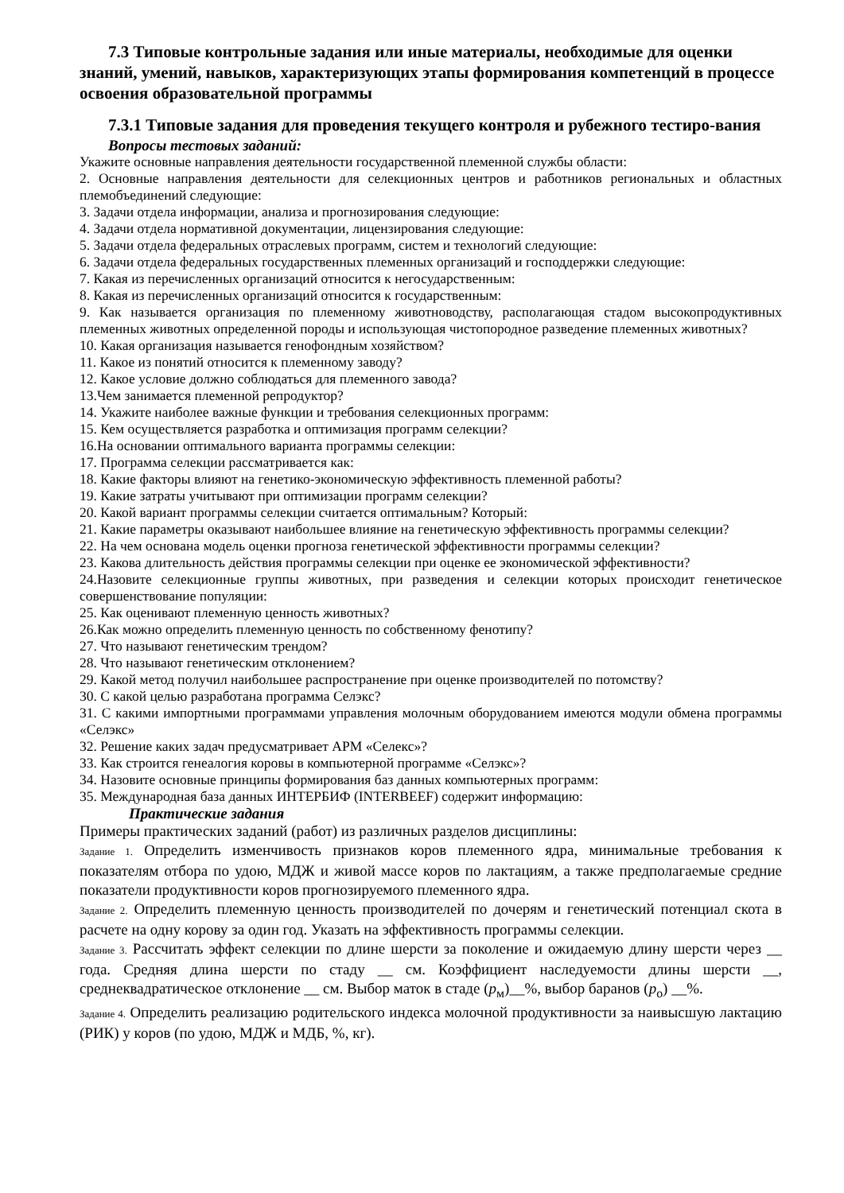7.3 Типовые контрольные задания или иные материалы, необходимые для оценки знаний, умений, навыков, характеризующих этапы формирования компетенций в процессе освоения образовательной программы
7.3.1 Типовые задания для проведения текущего контроля и рубежного тестиро-вания
Вопросы тестовых заданий:
Укажите основные направления деятельности государственной племенной службы области:
2. Основные направления деятельности для селекционных центров и работников региональных и областных племобъединений следующие:
3. Задачи отдела информации, анализа и прогнозирования следующие:
4. Задачи отдела нормативной документации, лицензирования следующие:
5. Задачи отдела федеральных отраслевых программ, систем и технологий следующие:
6. Задачи отдела федеральных государственных племенных организаций и господдержки следующие:
7. Какая из перечисленных организаций относится к негосударственным:
8. Какая из перечисленных организаций относится к государственным:
9. Как называется организация по племенному животноводству, располагающая стадом высокопродуктивных племенных животных определенной породы и использующая чистопородное разведение племенных животных?
10. Какая организация называется генофондным хозяйством?
11. Какое из понятий относится к племенному заводу?
12. Какое условие должно соблюдаться для племенного завода?
13.Чем занимается племенной репродуктор?
14. Укажите наиболее важные функции и требования селекционных программ:
15. Кем осуществляется разработка и оптимизация программ селекции?
16.На основании оптимального варианта программы селекции:
17. Программа селекции рассматривается как:
18. Какие факторы влияют на генетико-экономическую эффективность племенной работы?
19. Какие затраты учитывают при оптимизации программ селекции?
20. Какой вариант программы селекции считается оптимальным? Который:
21. Какие параметры оказывают наибольшее влияние на генетическую эффективность программы селекции?
22. На чем основана модель оценки прогноза генетической эффективности программы селекции?
23. Какова длительность действия программы селекции при оценке ее экономической эффективности?
24.Назовите селекционные группы животных, при разведения и селекции которых происходит генетическое совершенствование популяции:
25. Как оценивают племенную ценность животных?
26.Как можно определить племенную ценность по собственному фенотипу?
27. Что называют генетическим трендом?
28. Что называют генетическим отклонением?
29. Какой метод получил наибольшее распространение при оценке производителей по потомству?
30. С какой целью разработана программа Селэкс?
31. С какими импортными программами управления молочным оборудованием имеются модули обмена программы «Селэкс»
32. Решение каких задач предусматривает АРМ «Селекс»?
33. Как строится генеалогия коровы в компьютерной программе «Селэкс»?
34. Назовите основные принципы формирования баз данных компьютерных программ:
35. Международная база данных ИНТЕРБИФ (INTERBEEF) содержит информацию:
Практические задания
Примеры практических заданий (работ) из различных разделов дисциплины:
Задание 1. Определить изменчивость признаков коров племенного ядра, минимальные требования к показателям отбора по удою, МДЖ и живой массе коров по лактациям, а также предполагаемые средние показатели продуктивности коров прогнозируемого племенного ядра.
Задание 2. Определить племенную ценность производителей по дочерям и генетический потенциал скота в расчете на одну корову за один год. Указать на эффективность программы селекции.
Задание 3. Рассчитать эффект селекции по длине шерсти за поколение и ожидаемую длину шерсти через __ года. Средняя длина шерсти по стаду __ см. Коэффициент наследуемости длины шерсти __, среднеквадратическое отклонение __ см. Выбор маток в стаде (р<sub>м</sub>)__%, выбор баранов (р<sub>о</sub>) __%.
Задание 4. Определить реализацию родительского индекса молочной продуктивности за наивысшую лактацию (РИК) у коров (по удою, МДЖ и МДБ, %, кг).